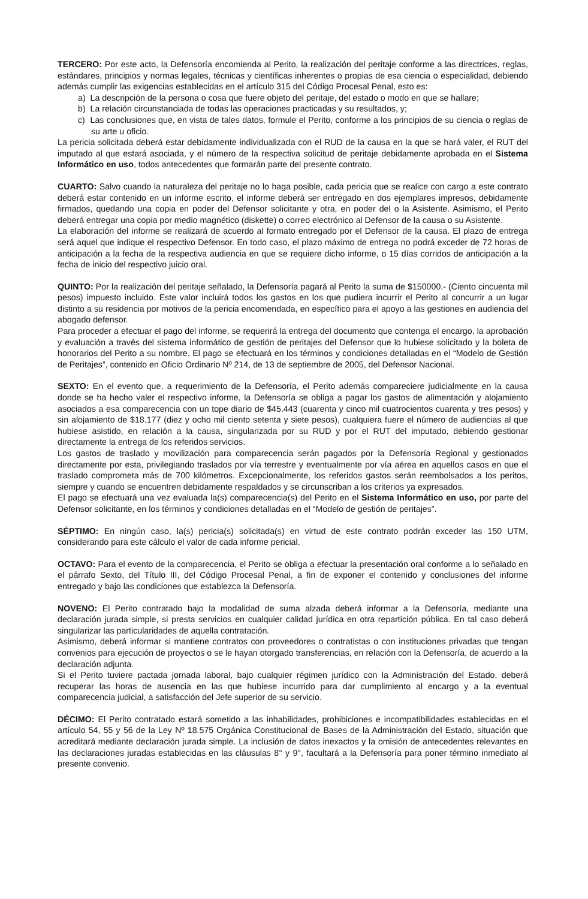TERCERO: Por este acto, la Defensoría encomienda al Perito, la realización del peritaje conforme a las directrices, reglas, estándares, principios y normas legales, técnicas y científicas inherentes o propias de esa ciencia o especialidad, debiendo además cumplir las exigencias establecidas en el artículo 315 del Código Procesal Penal, esto es:
a) La descripción de la persona o cosa que fuere objeto del peritaje, del estado o modo en que se hallare;
b) La relación circunstanciada de todas las operaciones practicadas y su resultados, y;
c) Las conclusiones que, en vista de tales datos, formule el Perito, conforme a los principios de su ciencia o reglas de su arte u oficio.
La pericia solicitada deberá estar debidamente individualizada con el RUD de la causa en la que se hará valer, el RUT del imputado al que estará asociada, y el número de la respectiva solicitud de peritaje debidamente aprobada en el Sistema Informático en uso, todos antecedentes que formarán parte del presente contrato.
CUARTO: Salvo cuando la naturaleza del peritaje no lo haga posible, cada pericia que se realice con cargo a este contrato deberá estar contenido en un informe escrito, el informe deberá ser entregado en dos ejemplares impresos, debidamente firmados, quedando una copia en poder del Defensor solicitante y otra, en poder del o la Asistente. Asimismo, el Perito deberá entregar una copia por medio magnético (diskette) o correo electrónico al Defensor de la causa o su Asistente.
La elaboración del informe se realizará de acuerdo al formato entregado por el Defensor de la causa. El plazo de entrega será aquel que indique el respectivo Defensor. En todo caso, el plazo máximo de entrega no podrá exceder de 72 horas de anticipación a la fecha de la respectiva audiencia en que se requiere dicho informe, o 15 días corridos de anticipación a la fecha de inicio del respectivo juicio oral.
QUINTO: Por la realización del peritaje señalado, la Defensoría pagará al Perito la suma de $150000.- (Ciento cincuenta mil pesos) impuesto incluido. Este valor incluirá todos los gastos en los que pudiera incurrir el Perito al concurrir a un lugar distinto a su residencia por motivos de la pericia encomendada, en específico para el apoyo a las gestiones en audiencia del abogado defensor.
Para proceder a efectuar el pago del informe, se requerirá la entrega del documento que contenga el encargo, la aprobación y evaluación a través del sistema informático de gestión de peritajes del Defensor que lo hubiese solicitado y la boleta de honorarios del Perito a su nombre. El pago se efectuará en los términos y condiciones detalladas en el “Modelo de Gestión de Peritajes”, contenido en Oficio Ordinario Nº 214, de 13 de septiembre de 2005, del Defensor Nacional.
SEXTO: En el evento que, a requerimiento de la Defensoría, el Perito además compareciere judicialmente en la causa donde se ha hecho valer el respectivo informe, la Defensoría se obliga a pagar los gastos de alimentación y alojamiento asociados a esa comparecencia con un tope diario de $45.443 (cuarenta y cinco mil cuatrocientos cuarenta y tres pesos) y sin alojamiento de $18.177 (diez y ocho mil ciento setenta y siete pesos), cualquiera fuere el número de audiencias al que hubiese asistido, en relación a la causa, singularizada por su RUD y por el RUT del imputado, debiendo gestionar directamente la entrega de los referidos servicios.
Los gastos de traslado y movilización para comparecencia serán pagados por la Defensoría Regional y gestionados directamente por esta, privilegiando traslados por vía terrestre y eventualmente por vía aérea en aquellos casos en que el traslado comprometa más de 700 kilómetros. Excepcionalmente, los referidos gastos serán reembolsados a los peritos, siempre y cuando se encuentren debidamente respaldados y se circunscriban a los criterios ya expresados.
El pago se efectuará una vez evaluada la(s) comparecencia(s) del Perito en el Sistema Informático en uso, por parte del Defensor solicitante, en los términos y condiciones detalladas en el “Modelo de gestión de peritajes”.
SÉPTIMO: En ningún caso, la(s) pericia(s) solicitada(s) en virtud de este contrato podrán exceder las 150 UTM, considerando para este cálculo el valor de cada informe pericial.
OCTAVO: Para el evento de la comparecencia, el Perito se obliga a efectuar la presentación oral conforme a lo señalado en el párrafo Sexto, del Título III, del Código Procesal Penal, a fin de exponer el contenido y conclusiones del informe entregado y bajo las condiciones que establezca la Defensoría.
NOVENO: El Perito contratado bajo la modalidad de suma alzada deberá informar a la Defensoría, mediante una declaración jurada simple, si presta servicios en cualquier calidad jurídica en otra repartición pública. En tal caso deberá singularizar las particularidades de aquella contratación.
Asimismo, deberá informar si mantiene contratos con proveedores o contratistas o con instituciones privadas que tengan convenios para ejecución de proyectos o se le hayan otorgado transferencias, en relación con la Defensoría, de acuerdo a la declaración adjunta.
Si el Perito tuviere pactada jornada laboral, bajo cualquier régimen jurídico con la Administración del Estado, deberá recuperar las horas de ausencia en las que hubiese incurrido para dar cumplimiento al encargo y a la eventual comparecencia judicial, a satisfacción del Jefe superior de su servicio.
DÉCIMO: El Perito contratado estará sometido a las inhabilidades, prohibiciones e incompatibilidades establecidas en el artículo 54, 55 y 56 de la Ley Nº 18.575 Orgánica Constitucional de Bases de la Administración del Estado, situación que acreditará mediante declaración jurada simple. La inclusión de datos inexactos y la omisión de antecedentes relevantes en las declaraciones juradas establecidas en las cláusulas 8° y 9°, facultará a la Defensoría para poner término inmediato al presente convenio.